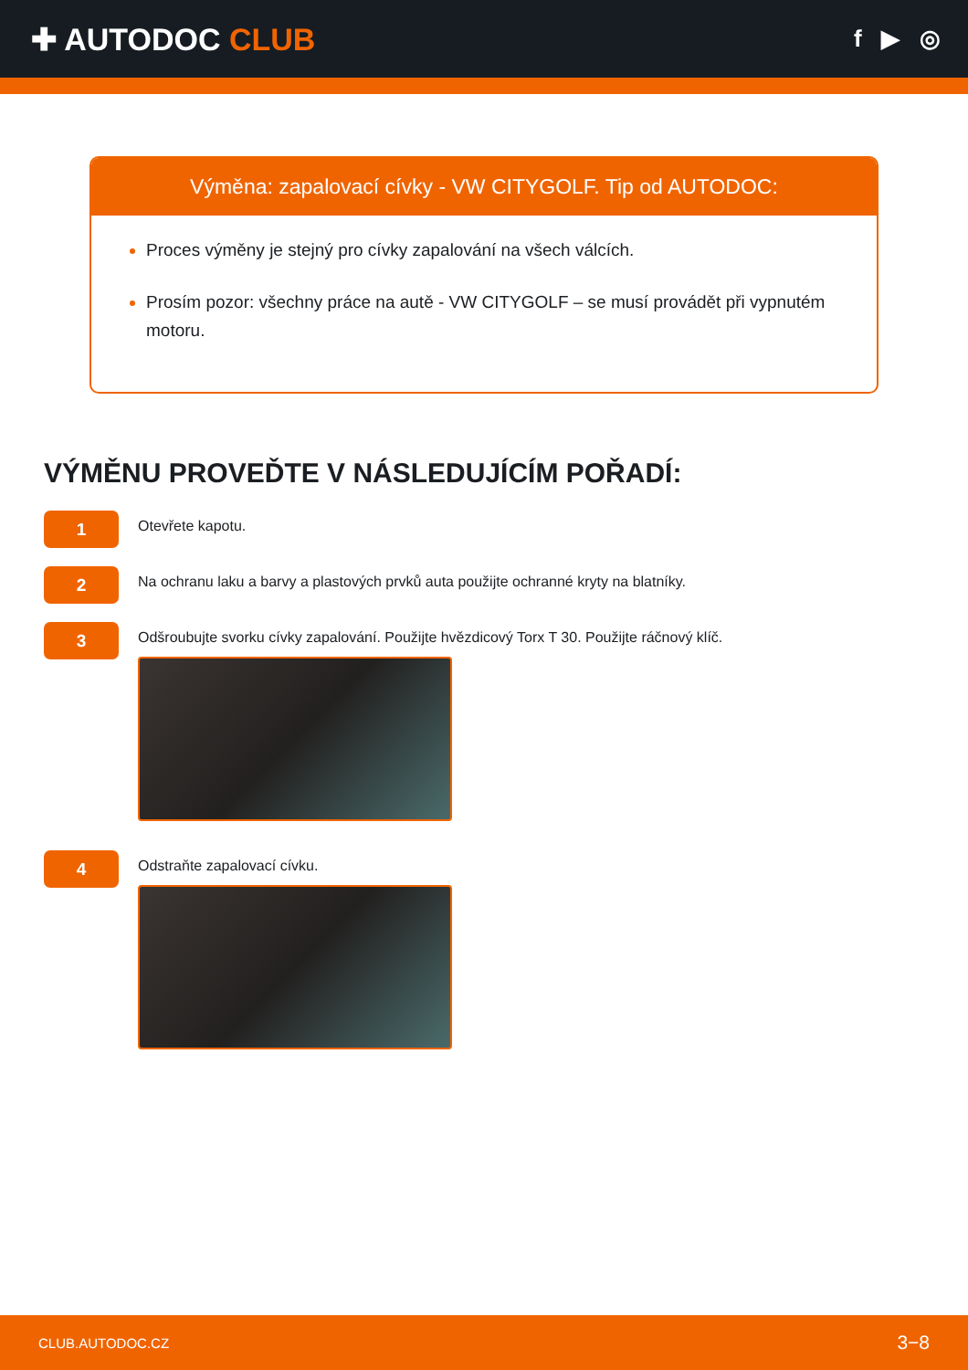✚ AUTODOC CLUB
f ▶ ◎
Výměna: zapalovací cívky - VW CITYGOLF. Tip od AUTODOC:
Proces výměny je stejný pro cívky zapalování na všech válcích.
Prosím pozor: všechny práce na autě - VW CITYGOLF – se musí provádět při vypnutém motoru.
VÝMĚNU PROVEĎTE V NÁSLEDUJÍCÍM POŘADÍ:
1
Otevřete kapotu.
2
Na ochranu laku a barvy a plastových prvků auta použijte ochranné kryty na blatníky.
3
Odšroubujte svorku cívky zapalování. Použijte hvězdicový Torx T 30. Použijte ráčnový klíč.
4
Odstraňte zapalovací cívku.
CLUB.AUTODOC.CZ 3−8